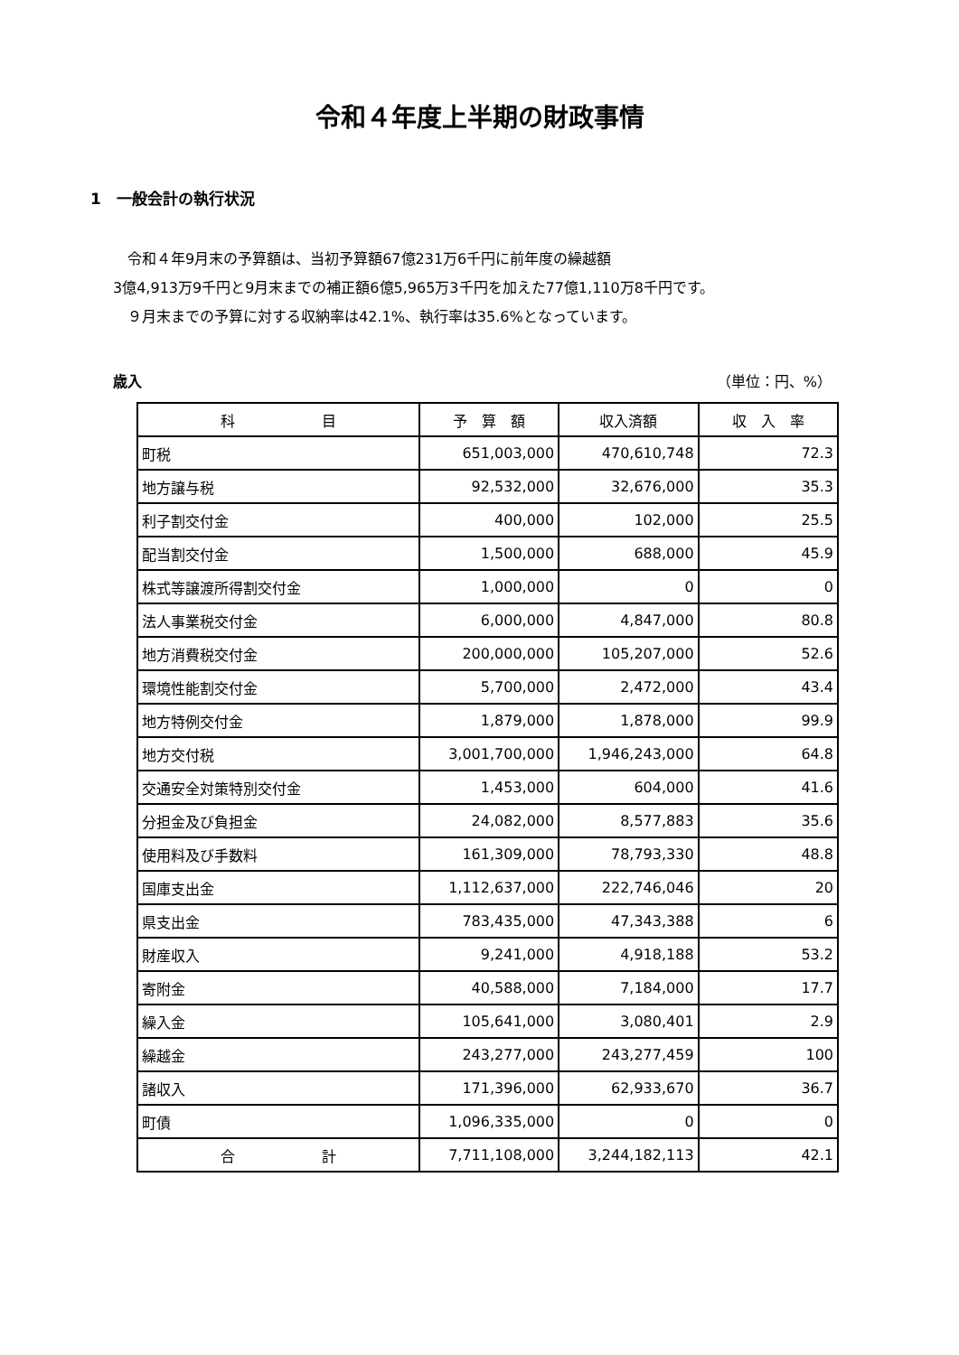令和４年度上半期の財政事情
1　一般会計の執行状況
　令和４年9月末の予算額は、当初予算額67億231万6千円に前年度の繰越額
3億4,913万9千円と9月末までの補正額6億5,965万3千円を加えた77億1,110万8千円です。
　９月末までの予算に対する収納率は42.1%、執行率は35.6%となっています。
歳入 （単位：円、%）
| 科 目 | 予 算 額 | 収入済額 | 収 入 率 |
| --- | --- | --- | --- |
| 町税 | 651,003,000 | 470,610,748 | 72.3 |
| 地方譲与税 | 92,532,000 | 32,676,000 | 35.3 |
| 利子割交付金 | 400,000 | 102,000 | 25.5 |
| 配当割交付金 | 1,500,000 | 688,000 | 45.9 |
| 株式等譲渡所得割交付金 | 1,000,000 | 0 | 0 |
| 法人事業税交付金 | 6,000,000 | 4,847,000 | 80.8 |
| 地方消費税交付金 | 200,000,000 | 105,207,000 | 52.6 |
| 環境性能割交付金 | 5,700,000 | 2,472,000 | 43.4 |
| 地方特例交付金 | 1,879,000 | 1,878,000 | 99.9 |
| 地方交付税 | 3,001,700,000 | 1,946,243,000 | 64.8 |
| 交通安全対策特別交付金 | 1,453,000 | 604,000 | 41.6 |
| 分担金及び負担金 | 24,082,000 | 8,577,883 | 35.6 |
| 使用料及び手数料 | 161,309,000 | 78,793,330 | 48.8 |
| 国庫支出金 | 1,112,637,000 | 222,746,046 | 20 |
| 県支出金 | 783,435,000 | 47,343,388 | 6 |
| 財産収入 | 9,241,000 | 4,918,188 | 53.2 |
| 寄附金 | 40,588,000 | 7,184,000 | 17.7 |
| 繰入金 | 105,641,000 | 3,080,401 | 2.9 |
| 繰越金 | 243,277,000 | 243,277,459 | 100 |
| 諸収入 | 171,396,000 | 62,933,670 | 36.7 |
| 町債 | 1,096,335,000 | 0 | 0 |
| 合 計 | 7,711,108,000 | 3,244,182,113 | 42.1 |